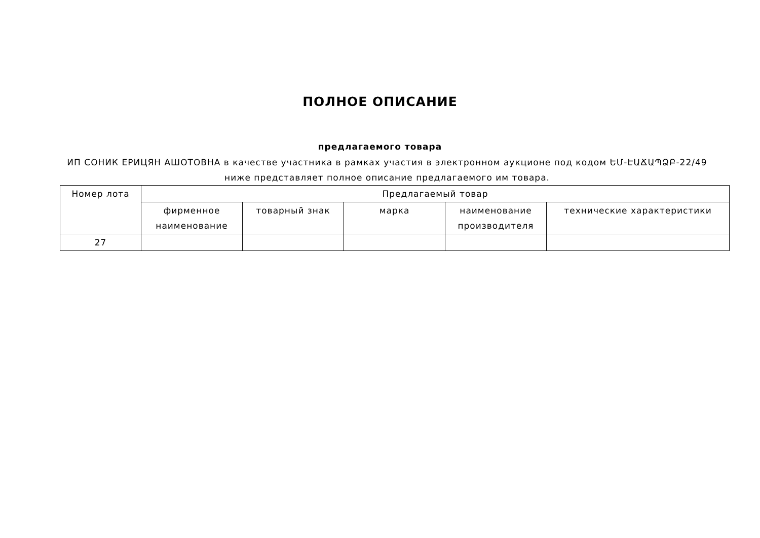ПОЛНОЕ ОПИСАНИЕ
предлагаемого товара
ИП СОНИК ЕРИЦЯН АШОТОВНА в качестве участника в рамках участия в электронном аукционе под кодом ԵՄ-ԷԱՃԱՊՁԲ-22/49 ниже представляет полное описание предлагаемого им товара.
| Номер лота | Предлагаемый товар | | | | |
| --- | --- | --- | --- | --- | --- |
| | фирменное наименование | товарный знак | марка | наименование производителя | технические характеристики |
| 27 | | | | | |